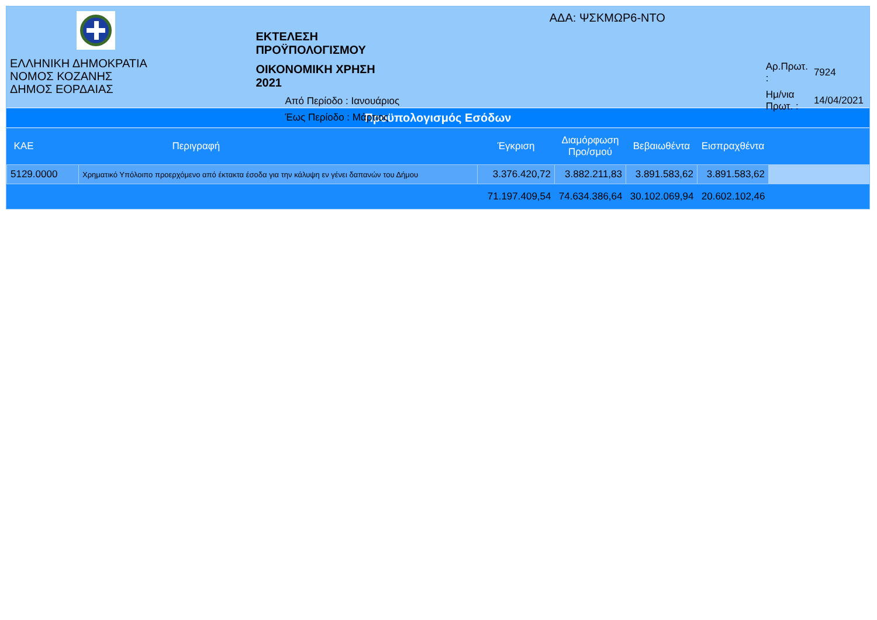ΕΛΛΗΝΙΚΗ ΔΗΜΟΚΡΑΤΙΑ
ΝΟΜΟΣ ΚΟΖΑΝΗΣ
ΔΗΜΟΣ ΕΟΡΔΑΙΑΣ
ΕΚΤΕΛΕΣΗ ΠΡΟΫΠΟΛΟΓΙΣΜΟΥ
ΟΙΚΟΝΟΜΙΚΗ ΧΡΗΣΗ 2021
Από Περίοδο : Ιανουάριος
Έως Περίοδο : Μάρτιος
ΑΔΑ: ΨΣΚΜΩΡ6-ΝΤΟ
| Αρ.Πρωτ. : | 7924 |
| Ημ/νια Πρωτ. : | 14/04/2021 |
Προϋπολογισμός Εσόδων
| ΚΑΕ | Περιγραφή | Έγκριση | Διαμόρφωση Προ/σμού | Βεβαιωθέντα | Εισπραχθέντα | |
| --- | --- | --- | --- | --- | --- | --- |
| 5129.0000 | Χρηματικό Υπόλοιπο προερχόμενο από έκτακτα έσοδα για την κάλυψη εν γένει δαπανών του Δήμου | 3.376.420,72 | 3.882.211,83 | 3.891.583,62 | 3.891.583,62 | |
| | | 71.197.409,54 | 74.634.386,64 | 30.102.069,94 | 20.602.102,46 | |